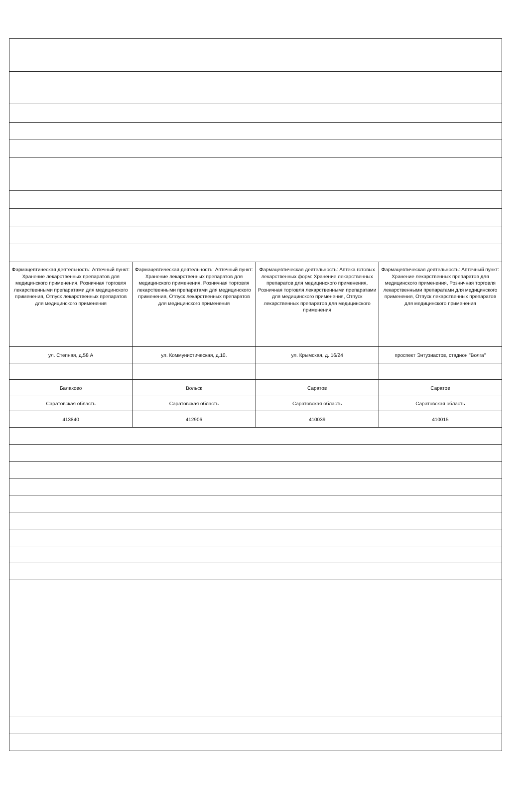| Фармацевтическая деятельность: Аптечный пункт: Хранение лекарственных препаратов для медицинского применения, Розничная торговля лекарственными препаратами для медицинского применения, Отпуск лекарственных препаратов для медицинского применения | Фармацевтическая деятельность: Аптечный пункт: Хранение лекарственных препаратов для медицинского применения, Розничная торговля лекарственными препаратами для медицинского применения, Отпуск лекарственных препаратов для медицинского применения | Фармацевтическая деятельность: Аптека готовых лекарственных форм: Хранение лекарственных препаратов для медицинского применения, Розничная торговля лекарственными препаратами для медицинского применения, Отпуск лекарственных препаратов для медицинского применения | Фармацевтическая деятельность: Аптечный пункт: Хранение лекарственных препаратов для медицинского применения, Розничная торговля лекарственными препаратами для медицинского применения, Отпуск лекарственных препаратов для медицинского применения |
| ул. Степная, д.58 А | ул. Коммунистическая, д.10. | ул. Крымская, д. 16/24 | проспект Энтузиастов, стадион "Волга" |
| Балаково | Вольск | Саратов | Саратов |
| Саратовская область | Саратовская область | Саратовская область | Саратовская область |
| 413840 | 412906 | 410039 | 410015 |